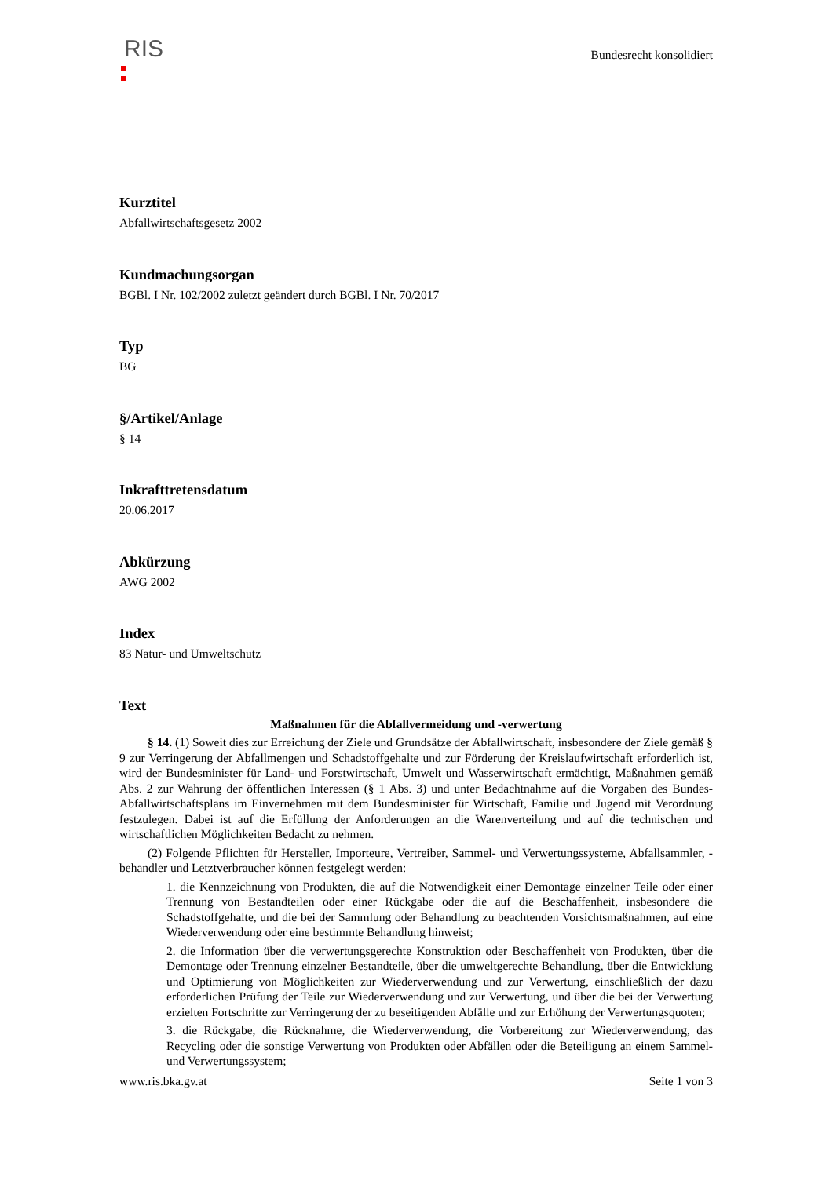RIS
Bundesrecht konsolidiert
Kurztitel
Abfallwirtschaftsgesetz 2002
Kundmachungsorgan
BGBl. I Nr. 102/2002 zuletzt geändert durch BGBl. I Nr. 70/2017
Typ
BG
§/Artikel/Anlage
§ 14
Inkrafttretensdatum
20.06.2017
Abkürzung
AWG 2002
Index
83 Natur- und Umweltschutz
Text
Maßnahmen für die Abfallvermeidung und -verwertung
§ 14. (1) Soweit dies zur Erreichung der Ziele und Grundsätze der Abfallwirtschaft, insbesondere der Ziele gemäß § 9 zur Verringerung der Abfallmengen und Schadstoffgehalte und zur Förderung der Kreislaufwirtschaft erforderlich ist, wird der Bundesminister für Land- und Forstwirtschaft, Umwelt und Wasserwirtschaft ermächtigt, Maßnahmen gemäß Abs. 2 zur Wahrung der öffentlichen Interessen (§ 1 Abs. 3) und unter Bedachtnahme auf die Vorgaben des Bundes-Abfallwirtschaftsplans im Einvernehmen mit dem Bundesminister für Wirtschaft, Familie und Jugend mit Verordnung festzulegen. Dabei ist auf die Erfüllung der Anforderungen an die Warenverteilung und auf die technischen und wirtschaftlichen Möglichkeiten Bedacht zu nehmen.
(2) Folgende Pflichten für Hersteller, Importeure, Vertreiber, Sammel- und Verwertungssysteme, Abfallsammler, -behandler und Letztverbraucher können festgelegt werden:
1. die Kennzeichnung von Produkten, die auf die Notwendigkeit einer Demontage einzelner Teile oder einer Trennung von Bestandteilen oder einer Rückgabe oder die auf die Beschaffenheit, insbesondere die Schadstoffgehalte, und die bei der Sammlung oder Behandlung zu beachtenden Vorsichtsmaßnahmen, auf eine Wiederverwendung oder eine bestimmte Behandlung hinweist;
2. die Information über die verwertungsgerechte Konstruktion oder Beschaffenheit von Produkten, über die Demontage oder Trennung einzelner Bestandteile, über die umweltgerechte Behandlung, über die Entwicklung und Optimierung von Möglichkeiten zur Wiederverwendung und zur Verwertung, einschließlich der dazu erforderlichen Prüfung der Teile zur Wiederverwendung und zur Verwertung, und über die bei der Verwertung erzielten Fortschritte zur Verringerung der zu beseitigenden Abfälle und zur Erhöhung der Verwertungsquoten;
3. die Rückgabe, die Rücknahme, die Wiederverwendung, die Vorbereitung zur Wiederverwendung, das Recycling oder die sonstige Verwertung von Produkten oder Abfällen oder die Beteiligung an einem Sammel- und Verwertungssystem;
www.ris.bka.gv.at Seite 1 von 3